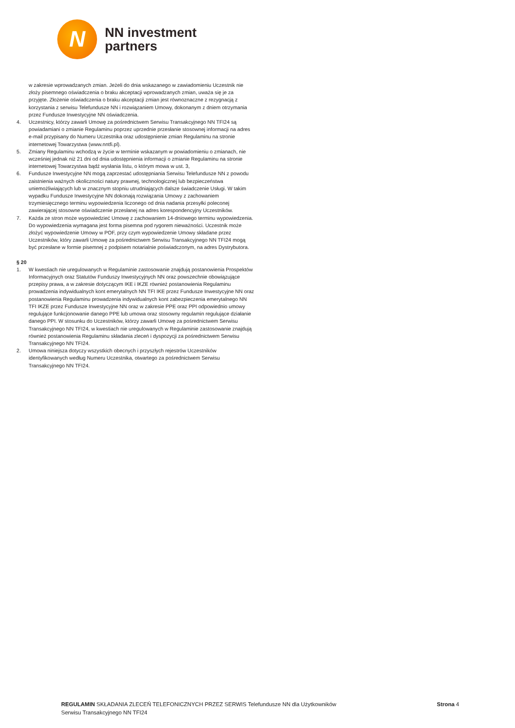N
NN investment
partners
w zakresie wprowadzanych zmian. Jeżeli do dnia wskazanego w zawiadomieniu Uczestnik nie złoży pisemnego oświadczenia o braku akceptacji wprowadzanych zmian, uważa się je za przyjęte. Złożenie oświadczenia o braku akceptacji zmian jest równoznaczne z rezygnacją z korzystania z serwisu Telefundusze NN i rozwiązaniem Umowy, dokonanym z dniem otrzymania przez Fundusze Inwestycyjne NN oświadczenia.
4. Uczestnicy, którzy zawarli Umowę za pośrednictwem Serwisu Transakcyjnego NN TFI24 są powiadamiani o zmianie Regulaminu poprzez uprzednie przesłanie stosownej informacji na adres e-mail przypisany do Numeru Uczestnika oraz udostępnienie zmian Regulaminu na stronie internetowej Towarzystwa (www.nntfi.pl).
5. Zmiany Regulaminu wchodzą w życie w terminie wskazanym w powiadomieniu o zmianach, nie wcześniej jednak niż 21 dni od dnia udostępnienia informacji o zmianie Regulaminu na stronie internetowej Towarzystwa bądź wysłania listu, o którym mowa w ust. 3,
6. Fundusze Inwestycyjne NN mogą zaprzestać udostępniania Serwisu Telefundusze NN z powodu zaistnienia ważnych okoliczności natury prawnej, technologicznej lub bezpieczeństwa uniemożliwiających lub w znacznym stopniu utrudniających dalsze świadczenie Usługi. W takim wypadku Fundusze Inwestycyjne NN dokonają rozwiązania Umowy z zachowaniem trzymiesięcznego terminu wypowiedzenia liczonego od dnia nadania przesyłki poleconej zawierającej stosowne oświadczenie przesłanej na adres korespondencyjny Uczestników.
7. Każda ze stron może wypowiedzieć Umowę z zachowaniem 14-dniowego terminu wypowiedzenia. Do wypowiedzenia wymagana jest forma pisemna pod rygorem nieważności. Uczestnik może złożyć wypowiedzenie Umowy w POF, przy czym wypowiedzenie Umowy składane przez Uczestników, który zawarli Umowę za pośrednictwem Serwisu Transakcyjnego NN TFI24 mogą być przesłane w formie pisemnej z podpisem notarialnie poświadczonym, na adres Dystrybutora.
§ 20
1. W kwestiach nie uregulowanych w Regulaminie zastosowanie znajdują postanowienia Prospektów Informacyjnych oraz Statutów Funduszy Inwestycyjnych NN oraz powszechnie obowiązujące przepisy prawa, a w zakresie dotyczącym IKE i IKZE również postanowienia Regulaminu prowadzenia indywidualnych kont emerytalnych NN TFI IKE przez Fundusze Inwestycyjne NN oraz postanowienia Regulaminu prowadzenia indywidualnych kont zabezpieczenia emerytalnego NN TFI IKZE przez Fundusze Inwestycyjne NN oraz w zakresie PPE oraz PPI odpowiednio umowy regulujące funkcjonowanie danego PPE lub umowa oraz stosowny regulamin regulujące działanie danego PPI. W stosunku do Uczestników, którzy zawarli Umowę za pośrednictwem Serwisu Transakcyjnego NN TFI24, w kwestiach nie uregulowanych w Regulaminie zastosowanie znajdują również postanowienia Regulaminu składania zleceń i dyspozycji za pośrednictwem Serwisu Transakcyjnego NN TFI24.
2. Umowa niniejsza dotyczy wszystkich obecnych i przyszłych rejestrów Uczestników identyfikowanych według Numeru Uczestnika, otwartego za pośrednictwem Serwisu Transakcyjnego NN TFI24.
REGULAMIN SKŁADANIA ZLECEŃ TELEFONICZNYCH PRZEZ SERWIS Telefundusze NN dla Użytkowników
Serwisu Transakcyjnego NN TFI24
Strona 4